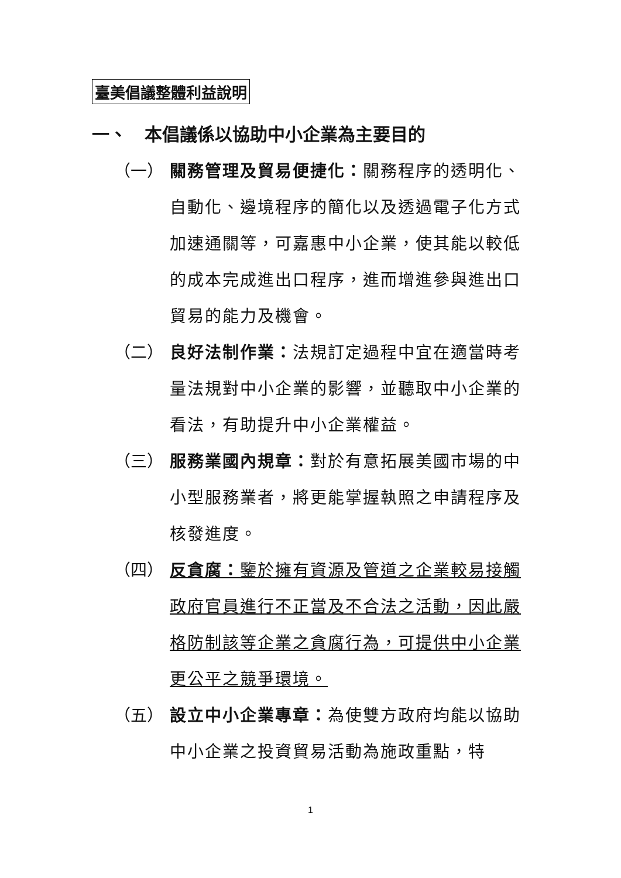臺美倡議整體利益說明
一、　本倡議係以協助中小企業為主要目的
（一） 關務管理及貿易便捷化：關務程序的透明化、自動化、邊境程序的簡化以及透過電子化方式加速通關等，可嘉惠中小企業，使其能以較低的成本完成進出口程序，進而增進參與進出口貿易的能力及機會。
（二） 良好法制作業：法規訂定過程中宜在適當時考量法規對中小企業的影響，並聽取中小企業的看法，有助提升中小企業權益。
（三） 服務業國內規章：對於有意拓展美國市場的中小型服務業者，將更能掌握執照之申請程序及核發進度。
（四） 反貪腐：鑒於擁有資源及管道之企業較易接觸政府官員進行不正當及不合法之活動，因此嚴格防制該等企業之貪腐行為，可提供中小企業更公平之競爭環境。
（五） 設立中小企業專章：為使雙方政府均能以協助中小企業之投資貿易活動為施政重點，特
1